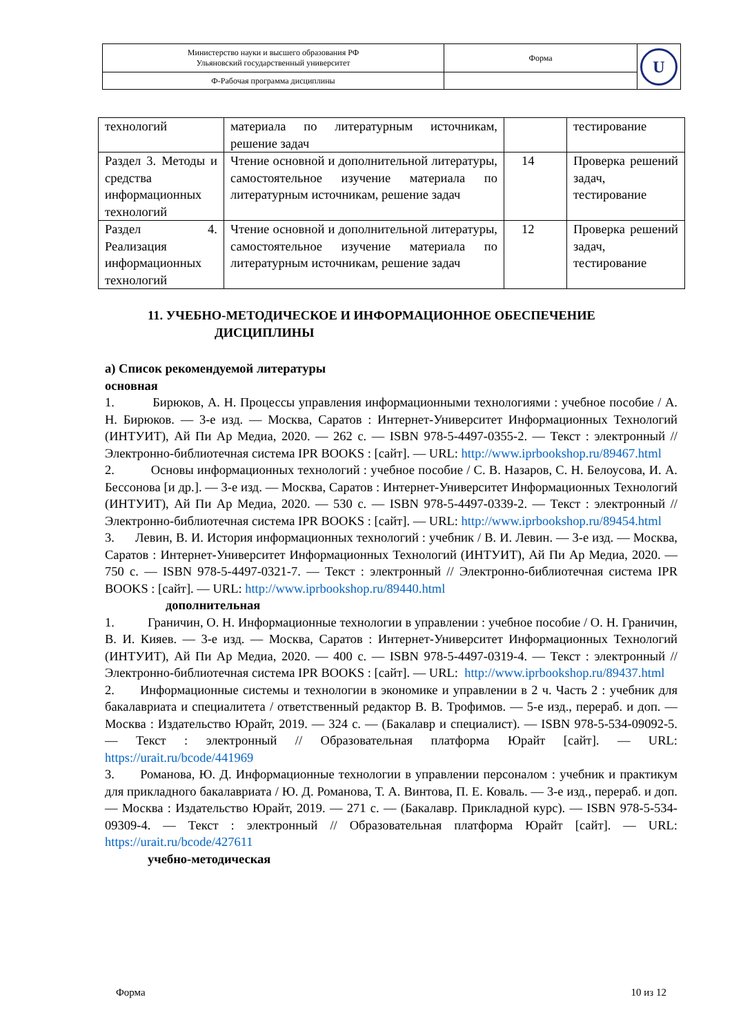| Министерство науки и высшего образования РФ Ульяновский государственный университет | Форма | U |
| Ф-Рабочая программа дисциплины | | |
| технологий | материала по литературным источникам, решение задач | | тестирование |
| Раздел 3. Методы и средства информационных технологий | Чтение основной и дополнительной литературы, самостоятельное изучение материала по литературным источникам, решение задач | 14 | Проверка решений задач, тестирование |
| Раздел 4. Реализация информационных технологий | Чтение основной и дополнительной литературы, самостоятельное изучение материала по литературным источникам, решение задач | 12 | Проверка решений задач, тестирование |
11. УЧЕБНО-МЕТОДИЧЕСКОЕ И ИНФОРМАЦИОННОЕ ОБЕСПЕЧЕНИЕ
ДИСЦИПЛИНЫ
а) Список рекомендуемой литературы
основная
1. Бирюков, А. Н. Процессы управления информационными технологиями : учебное пособие / А. Н. Бирюков. — 3-е изд. — Москва, Саратов : Интернет-Университет Информационных Технологий (ИНТУИТ), Ай Пи Ар Медиа, 2020. — 262 c. — ISBN 978-5-4497-0355-2. — Текст : электронный // Электронно-библиотечная система IPR BOOKS : [сайт]. — URL: http://www.iprbookshop.ru/89467.html
2. Основы информационных технологий : учебное пособие / С. В. Назаров, С. Н. Белоусова, И. А. Бессонова [и др.]. — 3-е изд. — Москва, Саратов : Интернет-Университет Информационных Технологий (ИНТУИТ), Ай Пи Ар Медиа, 2020. — 530 c. — ISBN 978-5-4497-0339-2. — Текст : электронный // Электронно-библиотечная система IPR BOOKS : [сайт]. — URL: http://www.iprbookshop.ru/89454.html
3. Левин, В. И. История информационных технологий : учебник / В. И. Левин. — 3-е изд. — Москва, Саратов : Интернет-Университет Информационных Технологий (ИНТУИТ), Ай Пи Ар Медиа, 2020. — 750 c. — ISBN 978-5-4497-0321-7. — Текст : электронный // Электронно-библиотечная система IPR BOOKS : [сайт]. — URL: http://www.iprbookshop.ru/89440.html
дополнительная
1. Граничин, О. Н. Информационные технологии в управлении : учебное пособие / О. Н. Граничин, В. И. Кияев. — 3-е изд. — Москва, Саратов : Интернет-Университет Информационных Технологий (ИНТУИТ), Ай Пи Ар Медиа, 2020. — 400 c. — ISBN 978-5-4497-0319-4. — Текст : электронный // Электронно-библиотечная система IPR BOOKS : [сайт]. — URL: http://www.iprbookshop.ru/89437.html
2. Информационные системы и технологии в экономике и управлении в 2 ч. Часть 2 : учебник для бакалавриата и специалитета / ответственный редактор В. В. Трофимов. — 5-е изд., перераб. и доп. — Москва : Издательство Юрайт, 2019. — 324 с. — (Бакалавр и специалист). — ISBN 978-5-534-09092-5. — Текст : электронный // Образовательная платформа Юрайт [сайт]. — URL: https://urait.ru/bcode/441969
3. Романова, Ю. Д. Информационные технологии в управлении персоналом : учебник и практикум для прикладного бакалавриата / Ю. Д. Романова, Т. А. Винтова, П. Е. Коваль. — 3-е изд., перераб. и доп. — Москва : Издательство Юрайт, 2019. — 271 с. — (Бакалавр. Прикладной курс). — ISBN 978-5-534-09309-4. — Текст : электронный // Образовательная платформа Юрайт [сайт]. — URL: https://urait.ru/bcode/427611
учебно-методическая
Форма 10 из 12